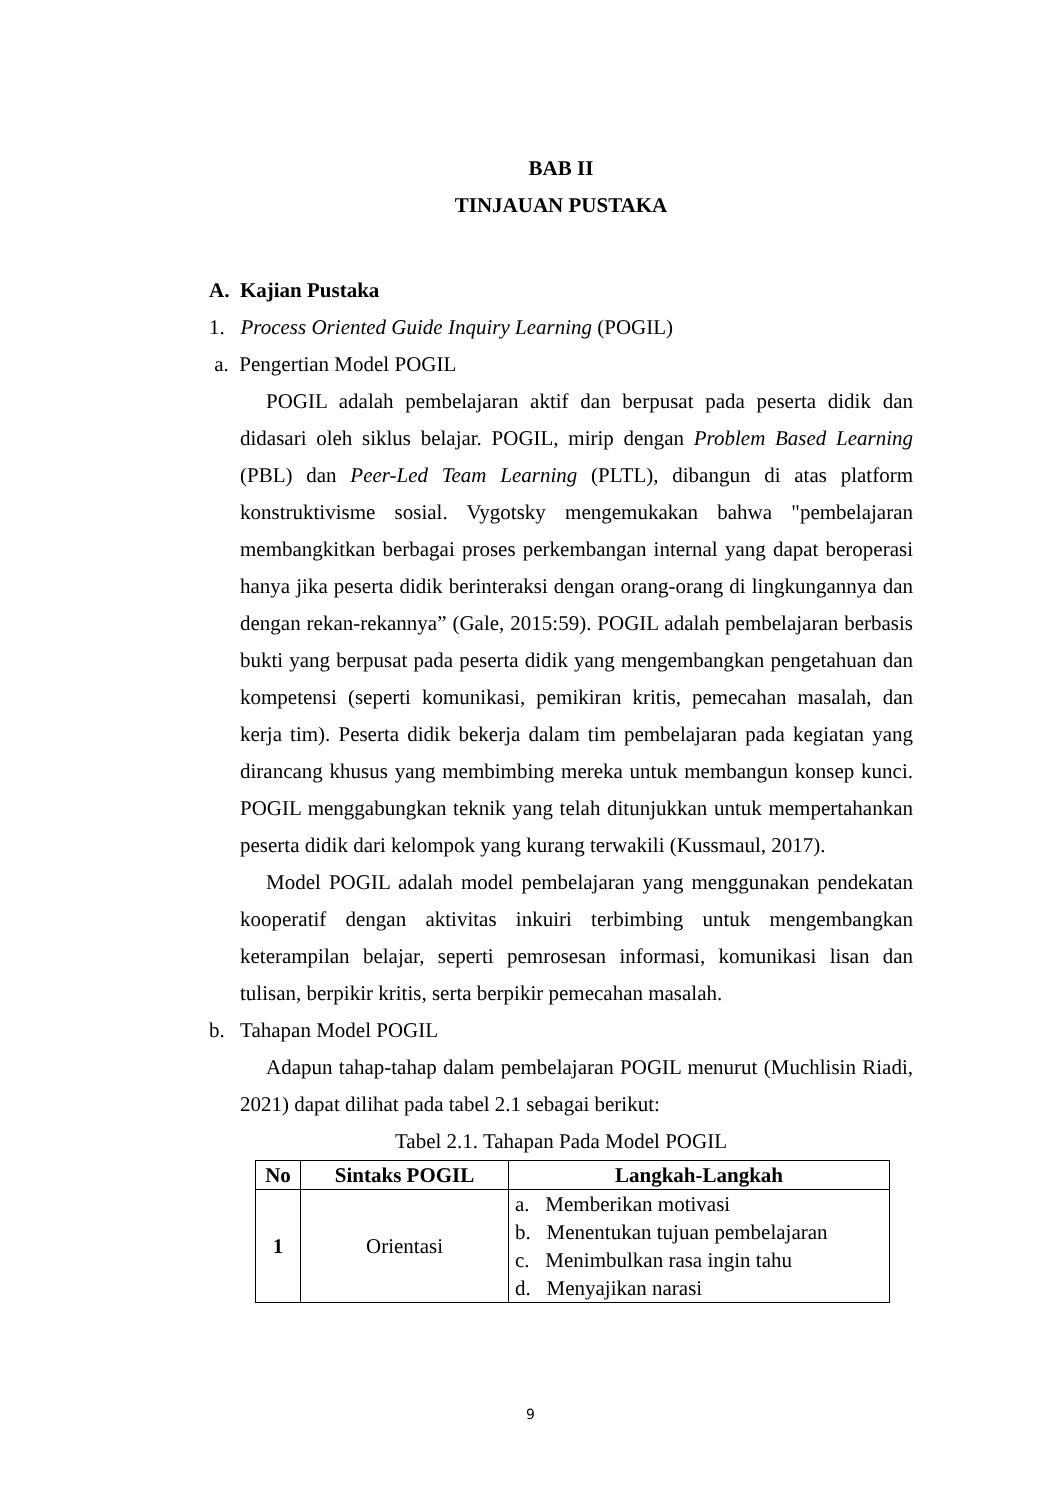BAB II
TINJAUAN PUSTAKA
A. Kajian Pustaka
1. Process Oriented Guide Inquiry Learning (POGIL)
a. Pengertian Model POGIL
POGIL adalah pembelajaran aktif dan berpusat pada peserta didik dan didasari oleh siklus belajar. POGIL, mirip dengan Problem Based Learning (PBL) dan Peer-Led Team Learning (PLTL), dibangun di atas platform konstruktivisme sosial. Vygotsky mengemukakan bahwa "pembelajaran membangkitkan berbagai proses perkembangan internal yang dapat beroperasi hanya jika peserta didik berinteraksi dengan orang-orang di lingkungannya dan dengan rekan-rekannya” (Gale, 2015:59). POGIL adalah pembelajaran berbasis bukti yang berpusat pada peserta didik yang mengembangkan pengetahuan dan kompetensi (seperti komunikasi, pemikiran kritis, pemecahan masalah, dan kerja tim). Peserta didik bekerja dalam tim pembelajaran pada kegiatan yang dirancang khusus yang membimbing mereka untuk membangun konsep kunci. POGIL menggabungkan teknik yang telah ditunjukkan untuk mempertahankan peserta didik dari kelompok yang kurang terwakili (Kussmaul, 2017).
Model POGIL adalah model pembelajaran yang menggunakan pendekatan kooperatif dengan aktivitas inkuiri terbimbing untuk mengembangkan keterampilan belajar, seperti pemrosesan informasi, komunikasi lisan dan tulisan, berpikir kritis, serta berpikir pemecahan masalah.
b. Tahapan Model POGIL
Adapun tahap-tahap dalam pembelajaran POGIL menurut (Muchlisin Riadi, 2021) dapat dilihat pada tabel 2.1 sebagai berikut:
Tabel 2.1. Tahapan Pada Model POGIL
| No | Sintaks POGIL | Langkah-Langkah |
| --- | --- | --- |
| 1 | Orientasi | a. Memberikan motivasi b. Menentukan tujuan pembelajaran c. Menimbulkan rasa ingin tahu d. Menyajikan narasi |
9